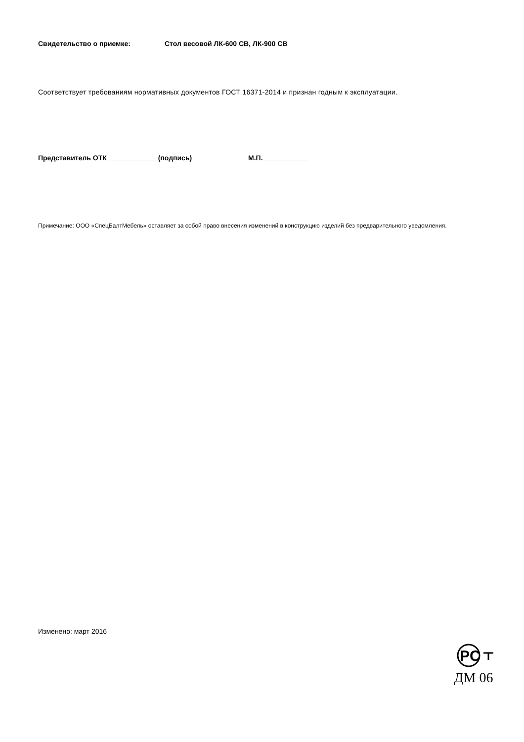Свидетельство о приемке: Стол весовой ЛК-600 СВ, ЛК-900 СВ
Соответствует требованиям нормативных документов ГОСТ 16371-2014 и признан годным к эксплуатации.
Представитель ОТК (подпись) М.П.
Примечание: ООО «СпецБалтМебель» оставляет за собой право внесения изменений в конструкцию изделий без предварительного уведомления.
Изменено: март 2016
PC
ДМ 06